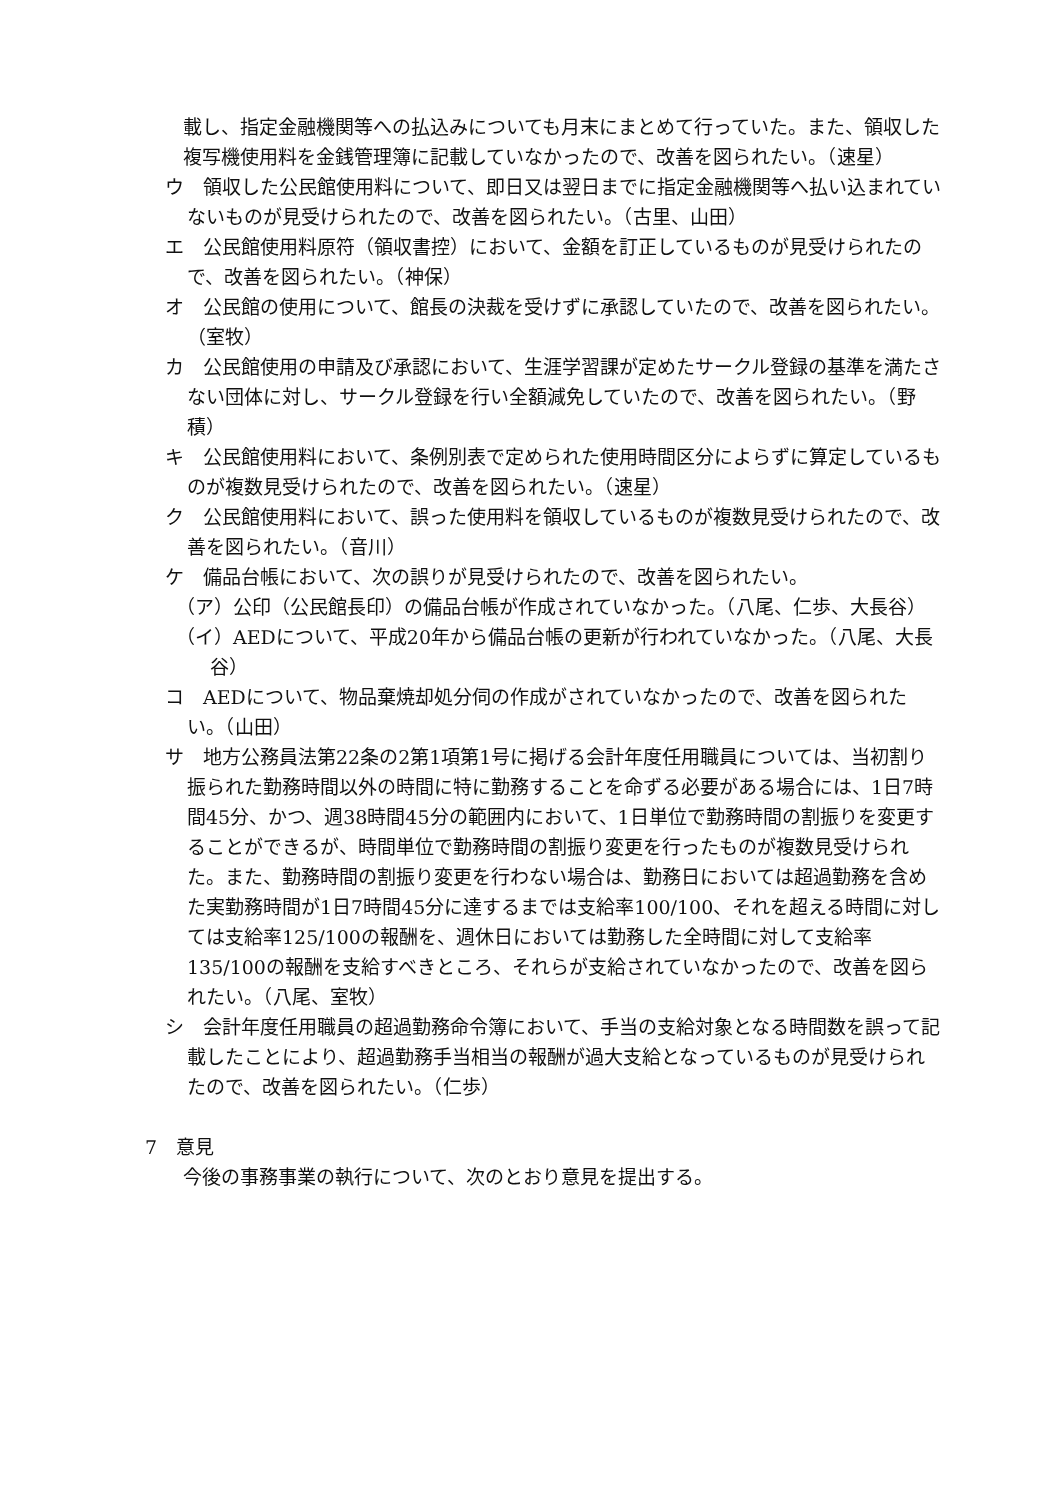載し、指定金融機関等への払込みについても月末にまとめて行っていた。また、領収した複写機使用料を金銭管理簿に記載していなかったので、改善を図られたい。（速星）
ウ　領収した公民館使用料について、即日又は翌日までに指定金融機関等へ払い込まれていないものが見受けられたので、改善を図られたい。（古里、山田）
エ　公民館使用料原符（領収書控）において、金額を訂正しているものが見受けられたので、改善を図られたい。（神保）
オ　公民館の使用について、館長の決裁を受けずに承認していたので、改善を図られたい。（室牧）
カ　公民館使用の申請及び承認において、生涯学習課が定めたサークル登録の基準を満たさない団体に対し、サークル登録を行い全額減免していたので、改善を図られたい。（野積）
キ　公民館使用料において、条例別表で定められた使用時間区分によらずに算定しているものが複数見受けられたので、改善を図られたい。（速星）
ク　公民館使用料において、誤った使用料を領収しているものが複数見受けられたので、改善を図られたい。（音川）
ケ　備品台帳において、次の誤りが見受けられたので、改善を図られたい。
（ア）公印（公民館長印）の備品台帳が作成されていなかった。（八尾、仁歩、大長谷）
（イ）AEDについて、平成20年から備品台帳の更新が行われていなかった。（八尾、大長谷）
コ　AEDについて、物品棄焼却処分伺の作成がされていなかったので、改善を図られたい。（山田）
サ　地方公務員法第22条の2第1項第1号に掲げる会計年度任用職員については、当初割り振られた勤務時間以外の時間に特に勤務することを命ずる必要がある場合には、1日7時間45分、かつ、週38時間45分の範囲内において、1日単位で勤務時間の割振りを変更することができるが、時間単位で勤務時間の割振り変更を行ったものが複数見受けられた。また、勤務時間の割振り変更を行わない場合は、勤務日においては超過勤務を含めた実勤務時間が1日7時間45分に達するまでは支給率100/100、それを超える時間に対しては支給率125/100の報酬を、週休日においては勤務した全時間に対して支給率135/100の報酬を支給すべきところ、それらが支給されていなかったので、改善を図られたい。（八尾、室牧）
シ　会計年度任用職員の超過勤務命令簿において、手当の支給対象となる時間数を誤って記載したことにより、超過勤務手当相当の報酬が過大支給となっているものが見受けられたので、改善を図られたい。（仁歩）
7　意見
今後の事務事業の執行について、次のとおり意見を提出する。